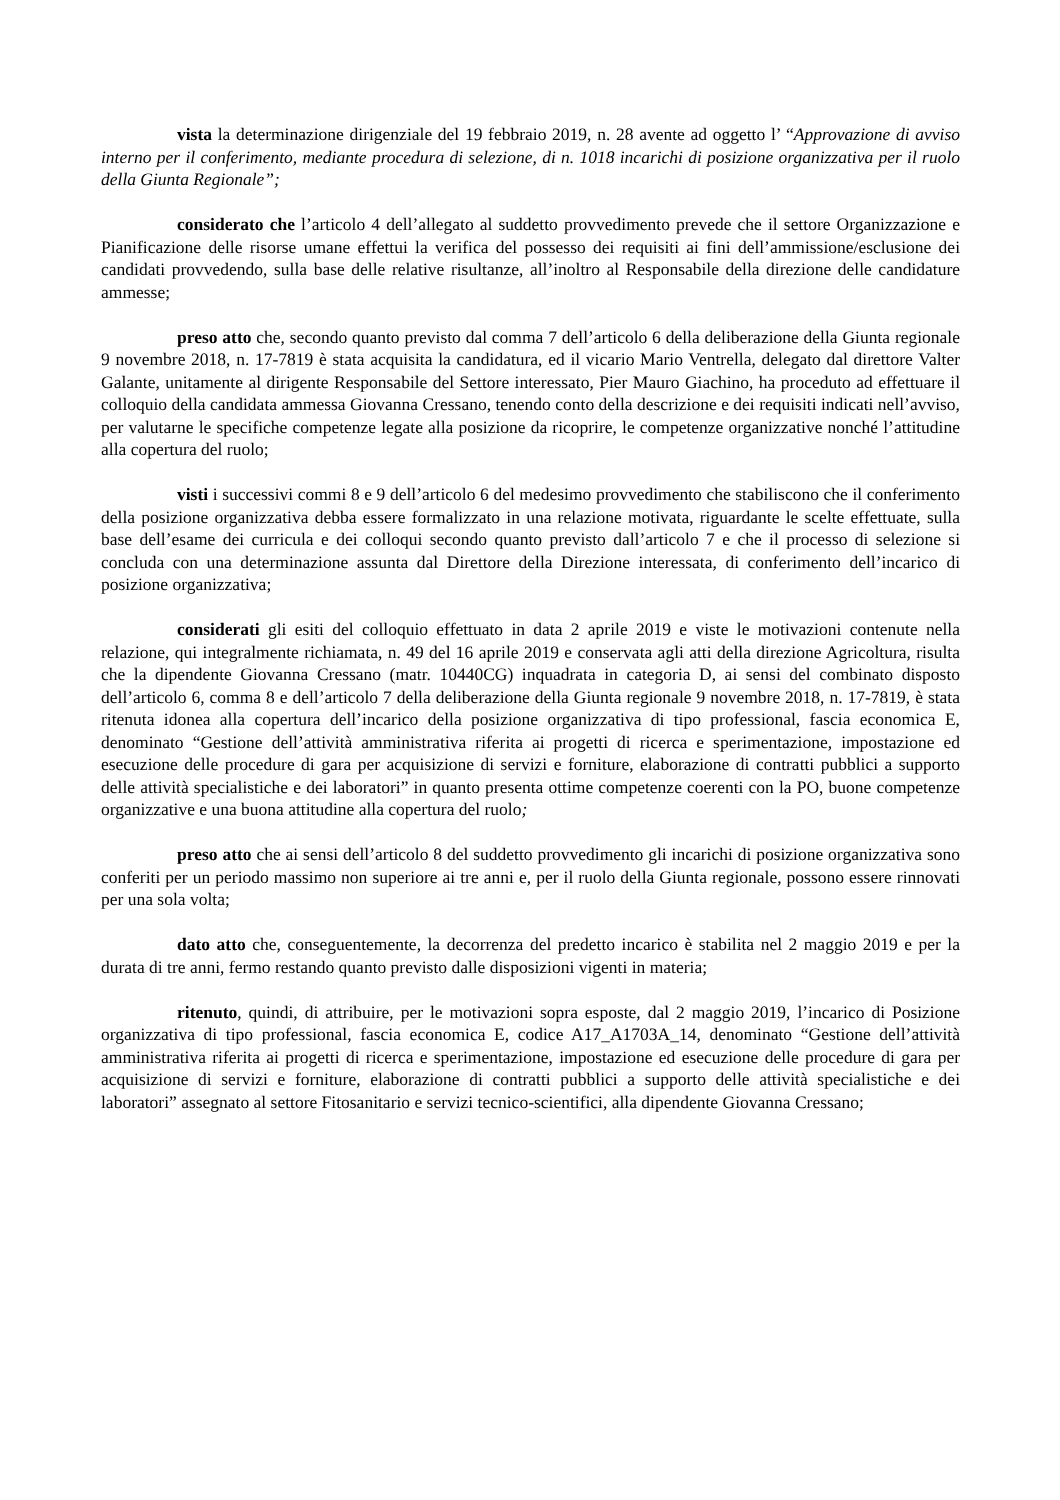vista la determinazione dirigenziale del 19 febbraio 2019, n. 28 avente ad oggetto l’ “Approvazione di avviso interno per il conferimento, mediante procedura di selezione, di n. 1018 incarichi di posizione organizzativa per il ruolo della Giunta Regionale”;
considerato che l’articolo 4 dell’allegato al suddetto provvedimento prevede che il settore Organizzazione e Pianificazione delle risorse umane effettui la verifica del possesso dei requisiti ai fini dell’ammissione/esclusione dei candidati provvedendo, sulla base delle relative risultanze, all’inoltro al Responsabile della direzione delle candidature ammesse;
preso atto che, secondo quanto previsto dal comma 7 dell’articolo 6 della deliberazione della Giunta regionale 9 novembre 2018, n. 17-7819 è stata acquisita la candidatura, ed il vicario Mario Ventrella, delegato dal direttore Valter Galante, unitamente al dirigente Responsabile del Settore interessato, Pier Mauro Giachino, ha proceduto ad effettuare il colloquio della candidata ammessa Giovanna Cressano, tenendo conto della descrizione e dei requisiti indicati nell’avviso, per valutarne le specifiche competenze legate alla posizione da ricoprire, le competenze organizzative nonché l’attitudine alla copertura del ruolo;
visti i successivi commi 8 e 9 dell’articolo 6 del medesimo provvedimento che stabiliscono che il conferimento della posizione organizzativa debba essere formalizzato in una relazione motivata, riguardante le scelte effettuate, sulla base dell’esame dei curricula e dei colloqui secondo quanto previsto dall’articolo 7 e che il processo di selezione si concluda con una determinazione assunta dal Direttore della Direzione interessata, di conferimento dell’incarico di posizione organizzativa;
considerati gli esiti del colloquio effettuato in data 2 aprile 2019 e viste le motivazioni contenute nella relazione, qui integralmente richiamata, n. 49 del 16 aprile 2019 e conservata agli atti della direzione Agricoltura, risulta che la dipendente Giovanna Cressano (matr. 10440CG) inquadrata in categoria D, ai sensi del combinato disposto dell’articolo 6, comma 8 e dell’articolo 7 della deliberazione della Giunta regionale 9 novembre 2018, n. 17-7819, è stata ritenuta idonea alla copertura dell’incarico della posizione organizzativa di tipo professional, fascia economica E, denominato “Gestione dell’attività amministrativa riferita ai progetti di ricerca e sperimentazione, impostazione ed esecuzione delle procedure di gara per acquisizione di servizi e forniture, elaborazione di contratti pubblici a supporto delle attività specialistiche e dei laboratori” in quanto presenta ottime competenze coerenti con la PO, buone competenze organizzative e una buona attitudine alla copertura del ruolo;
preso atto che ai sensi dell’articolo 8 del suddetto provvedimento gli incarichi di posizione organizzativa sono conferiti per un periodo massimo non superiore ai tre anni e, per il ruolo della Giunta regionale, possono essere rinnovati per una sola volta;
dato atto che, conseguentemente, la decorrenza del predetto incarico è stabilita nel 2 maggio 2019 e per la durata di tre anni, fermo restando quanto previsto dalle disposizioni vigenti in materia;
ritenuto, quindi, di attribuire, per le motivazioni sopra esposte, dal 2 maggio 2019, l’incarico di Posizione organizzativa di tipo professional, fascia economica E, codice A17_A1703A_14, denominato “Gestione dell’attività amministrativa riferita ai progetti di ricerca e sperimentazione, impostazione ed esecuzione delle procedure di gara per acquisizione di servizi e forniture, elaborazione di contratti pubblici a supporto delle attività specialistiche e dei laboratori” assegnato al settore Fitosanitario e servizi tecnico-scientifici, alla dipendente Giovanna Cressano;